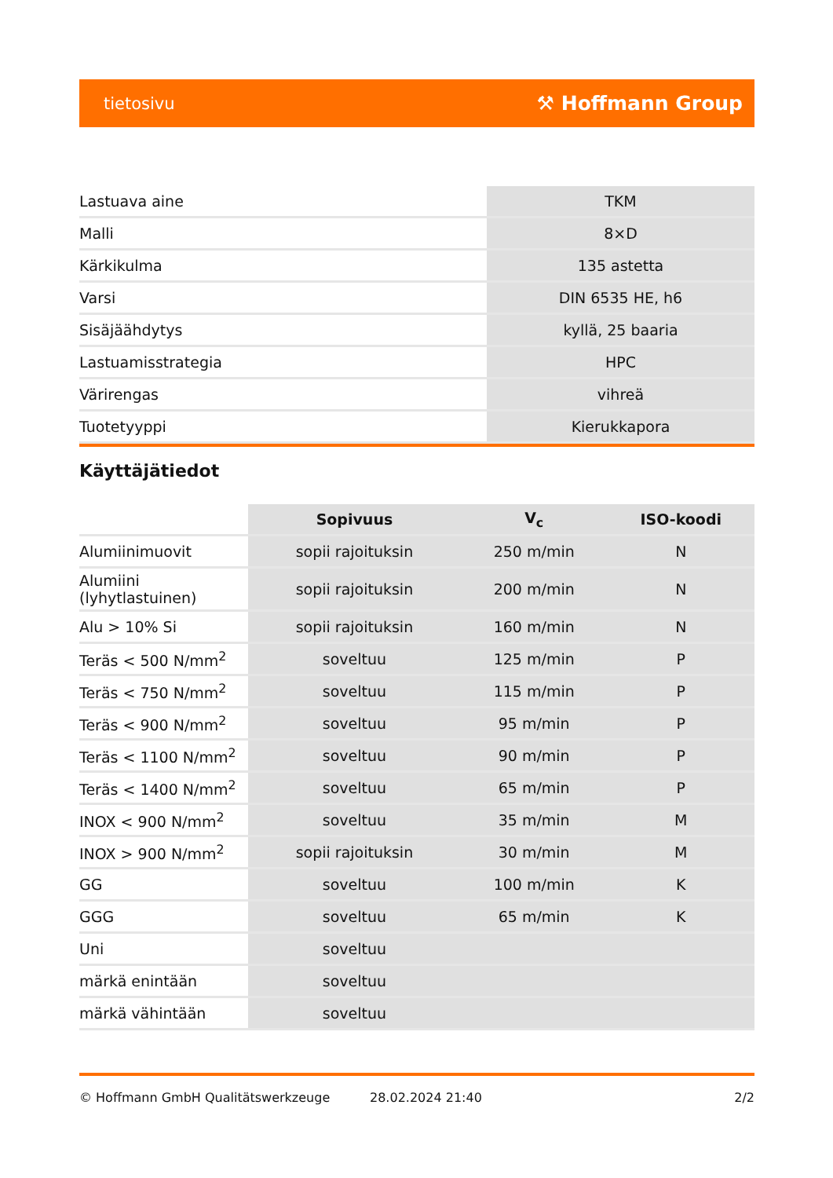tietosivu ⚒ Hoffmann Group
| Lastuava aine | TKM |
| Malli | 8×D |
| Kärkikulma | 135 astetta |
| Varsi | DIN 6535 HE, h6 |
| Sisäjäähdytys | kyllä, 25 baaria |
| Lastuamisstrategia | HPC |
| Värirengas | vihreä |
| Tuotetyyppi | Kierukkapora |
Käyttäjätiedot
| | Sopivuus | V<sub>c</sub> | ISO-koodi |
| --- | --- | --- | --- |
| Alumiinimuovit | sopii rajoituksin | 250 m/min | N |
| Alumiini (lyhytlastuinen) | sopii rajoituksin | 200 m/min | N |
| Alu > 10% Si | sopii rajoituksin | 160 m/min | N |
| Teräs < 500 N/mm<sup>2</sup> | soveltuu | 125 m/min | P |
| Teräs < 750 N/mm<sup>2</sup> | soveltuu | 115 m/min | P |
| Teräs < 900 N/mm<sup>2</sup> | soveltuu | 95 m/min | P |
| Teräs < 1100 N/mm<sup>2</sup> | soveltuu | 90 m/min | P |
| Teräs < 1400 N/mm<sup>2</sup> | soveltuu | 65 m/min | P |
| INOX < 900 N/mm<sup>2</sup> | soveltuu | 35 m/min | M |
| INOX > 900 N/mm<sup>2</sup> | sopii rajoituksin | 30 m/min | M |
| GG | soveltuu | 100 m/min | K |
| GGG | soveltuu | 65 m/min | K |
| Uni | soveltuu | | |
| märkä enintään | soveltuu | | |
| märkä vähintään | soveltuu | | |
© Hoffmann GmbH Qualitätswerkzeuge 28.02.2024 21:40 2/2